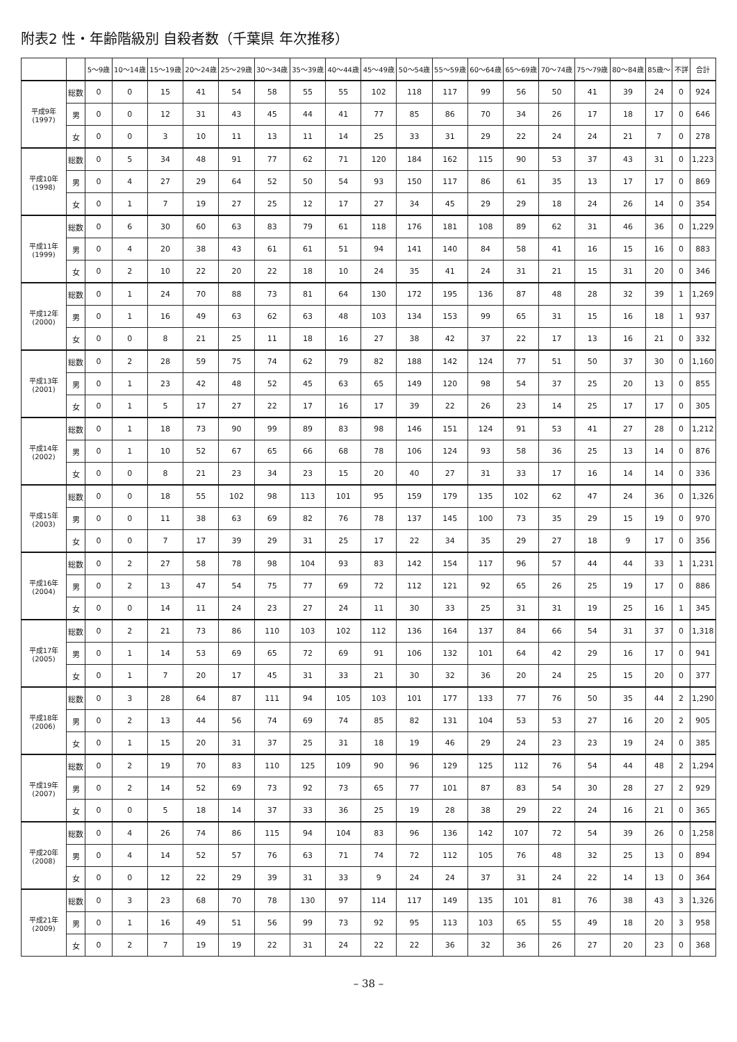附表2 性・年齢階級別 自殺者数（千葉県 年次推移）
| | | 5～9歳 | 10～14歳 | 15～19歳 | 20～24歳 | 25～29歳 | 30～34歳 | 35～39歳 | 40～44歳 | 45～49歳 | 50～54歳 | 55～59歳 | 60～64歳 | 65～69歳 | 70～74歳 | 75～79歳 | 80～84歳 | 85歳～ | 不詳 | 合計 |
| --- | --- | --- | --- | --- | --- | --- | --- | --- | --- | --- | --- | --- | --- | --- | --- | --- | --- | --- | --- | --- |
| 平成9年 (1997) | 総数 | 0 | 0 | 15 | 41 | 54 | 58 | 55 | 55 | 102 | 118 | 117 | 99 | 56 | 50 | 41 | 39 | 24 | 0 | 924 |
| | 男 | 0 | 0 | 12 | 31 | 43 | 45 | 44 | 41 | 77 | 85 | 86 | 70 | 34 | 26 | 17 | 18 | 17 | 0 | 646 |
| | 女 | 0 | 0 | 3 | 10 | 11 | 13 | 11 | 14 | 25 | 33 | 31 | 29 | 22 | 24 | 24 | 21 | 7 | 0 | 278 |
| 平成10年 (1998) | 総数 | 0 | 5 | 34 | 48 | 91 | 77 | 62 | 71 | 120 | 184 | 162 | 115 | 90 | 53 | 37 | 43 | 31 | 0 | 1,223 |
| | 男 | 0 | 4 | 27 | 29 | 64 | 52 | 50 | 54 | 93 | 150 | 117 | 86 | 61 | 35 | 13 | 17 | 17 | 0 | 869 |
| | 女 | 0 | 1 | 7 | 19 | 27 | 25 | 12 | 17 | 27 | 34 | 45 | 29 | 29 | 18 | 24 | 26 | 14 | 0 | 354 |
| 平成11年 (1999) | 総数 | 0 | 6 | 30 | 60 | 63 | 83 | 79 | 61 | 118 | 176 | 181 | 108 | 89 | 62 | 31 | 46 | 36 | 0 | 1,229 |
| | 男 | 0 | 4 | 20 | 38 | 43 | 61 | 61 | 51 | 94 | 141 | 140 | 84 | 58 | 41 | 16 | 15 | 16 | 0 | 883 |
| | 女 | 0 | 2 | 10 | 22 | 20 | 22 | 18 | 10 | 24 | 35 | 41 | 24 | 31 | 21 | 15 | 31 | 20 | 0 | 346 |
| 平成12年 (2000) | 総数 | 0 | 1 | 24 | 70 | 88 | 73 | 81 | 64 | 130 | 172 | 195 | 136 | 87 | 48 | 28 | 32 | 39 | 1 | 1,269 |
| | 男 | 0 | 1 | 16 | 49 | 63 | 62 | 63 | 48 | 103 | 134 | 153 | 99 | 65 | 31 | 15 | 16 | 18 | 1 | 937 |
| | 女 | 0 | 0 | 8 | 21 | 25 | 11 | 18 | 16 | 27 | 38 | 42 | 37 | 22 | 17 | 13 | 16 | 21 | 0 | 332 |
| 平成13年 (2001) | 総数 | 0 | 2 | 28 | 59 | 75 | 74 | 62 | 79 | 82 | 188 | 142 | 124 | 77 | 51 | 50 | 37 | 30 | 0 | 1,160 |
| | 男 | 0 | 1 | 23 | 42 | 48 | 52 | 45 | 63 | 65 | 149 | 120 | 98 | 54 | 37 | 25 | 20 | 13 | 0 | 855 |
| | 女 | 0 | 1 | 5 | 17 | 27 | 22 | 17 | 16 | 17 | 39 | 22 | 26 | 23 | 14 | 25 | 17 | 17 | 0 | 305 |
| 平成14年 (2002) | 総数 | 0 | 1 | 18 | 73 | 90 | 99 | 89 | 83 | 98 | 146 | 151 | 124 | 91 | 53 | 41 | 27 | 28 | 0 | 1,212 |
| | 男 | 0 | 1 | 10 | 52 | 67 | 65 | 66 | 68 | 78 | 106 | 124 | 93 | 58 | 36 | 25 | 13 | 14 | 0 | 876 |
| | 女 | 0 | 0 | 8 | 21 | 23 | 34 | 23 | 15 | 20 | 40 | 27 | 31 | 33 | 17 | 16 | 14 | 14 | 0 | 336 |
| 平成15年 (2003) | 総数 | 0 | 0 | 18 | 55 | 102 | 98 | 113 | 101 | 95 | 159 | 179 | 135 | 102 | 62 | 47 | 24 | 36 | 0 | 1,326 |
| | 男 | 0 | 0 | 11 | 38 | 63 | 69 | 82 | 76 | 78 | 137 | 145 | 100 | 73 | 35 | 29 | 15 | 19 | 0 | 970 |
| | 女 | 0 | 0 | 7 | 17 | 39 | 29 | 31 | 25 | 17 | 22 | 34 | 35 | 29 | 27 | 18 | 9 | 17 | 0 | 356 |
| 平成16年 (2004) | 総数 | 0 | 2 | 27 | 58 | 78 | 98 | 104 | 93 | 83 | 142 | 154 | 117 | 96 | 57 | 44 | 44 | 33 | 1 | 1,231 |
| | 男 | 0 | 2 | 13 | 47 | 54 | 75 | 77 | 69 | 72 | 112 | 121 | 92 | 65 | 26 | 25 | 19 | 17 | 0 | 886 |
| | 女 | 0 | 0 | 14 | 11 | 24 | 23 | 27 | 24 | 11 | 30 | 33 | 25 | 31 | 31 | 19 | 25 | 16 | 1 | 345 |
| 平成17年 (2005) | 総数 | 0 | 2 | 21 | 73 | 86 | 110 | 103 | 102 | 112 | 136 | 164 | 137 | 84 | 66 | 54 | 31 | 37 | 0 | 1,318 |
| | 男 | 0 | 1 | 14 | 53 | 69 | 65 | 72 | 69 | 91 | 106 | 132 | 101 | 64 | 42 | 29 | 16 | 17 | 0 | 941 |
| | 女 | 0 | 1 | 7 | 20 | 17 | 45 | 31 | 33 | 21 | 30 | 32 | 36 | 20 | 24 | 25 | 15 | 20 | 0 | 377 |
| 平成18年 (2006) | 総数 | 0 | 3 | 28 | 64 | 87 | 111 | 94 | 105 | 103 | 101 | 177 | 133 | 77 | 76 | 50 | 35 | 44 | 2 | 1,290 |
| | 男 | 0 | 2 | 13 | 44 | 56 | 74 | 69 | 74 | 85 | 82 | 131 | 104 | 53 | 53 | 27 | 16 | 20 | 2 | 905 |
| | 女 | 0 | 1 | 15 | 20 | 31 | 37 | 25 | 31 | 18 | 19 | 46 | 29 | 24 | 23 | 23 | 19 | 24 | 0 | 385 |
| 平成19年 (2007) | 総数 | 0 | 2 | 19 | 70 | 83 | 110 | 125 | 109 | 90 | 96 | 129 | 125 | 112 | 76 | 54 | 44 | 48 | 2 | 1,294 |
| | 男 | 0 | 2 | 14 | 52 | 69 | 73 | 92 | 73 | 65 | 77 | 101 | 87 | 83 | 54 | 30 | 28 | 27 | 2 | 929 |
| | 女 | 0 | 0 | 5 | 18 | 14 | 37 | 33 | 36 | 25 | 19 | 28 | 38 | 29 | 22 | 24 | 16 | 21 | 0 | 365 |
| 平成20年 (2008) | 総数 | 0 | 4 | 26 | 74 | 86 | 115 | 94 | 104 | 83 | 96 | 136 | 142 | 107 | 72 | 54 | 39 | 26 | 0 | 1,258 |
| | 男 | 0 | 4 | 14 | 52 | 57 | 76 | 63 | 71 | 74 | 72 | 112 | 105 | 76 | 48 | 32 | 25 | 13 | 0 | 894 |
| | 女 | 0 | 0 | 12 | 22 | 29 | 39 | 31 | 33 | 9 | 24 | 24 | 37 | 31 | 24 | 22 | 14 | 13 | 0 | 364 |
| 平成21年 (2009) | 総数 | 0 | 3 | 23 | 68 | 70 | 78 | 130 | 97 | 114 | 117 | 149 | 135 | 101 | 81 | 76 | 38 | 43 | 3 | 1,326 |
| | 男 | 0 | 1 | 16 | 49 | 51 | 56 | 99 | 73 | 92 | 95 | 113 | 103 | 65 | 55 | 49 | 18 | 20 | 3 | 958 |
| | 女 | 0 | 2 | 7 | 19 | 19 | 22 | 31 | 24 | 22 | 22 | 36 | 32 | 36 | 26 | 27 | 20 | 23 | 0 | 368 |
– 38 –